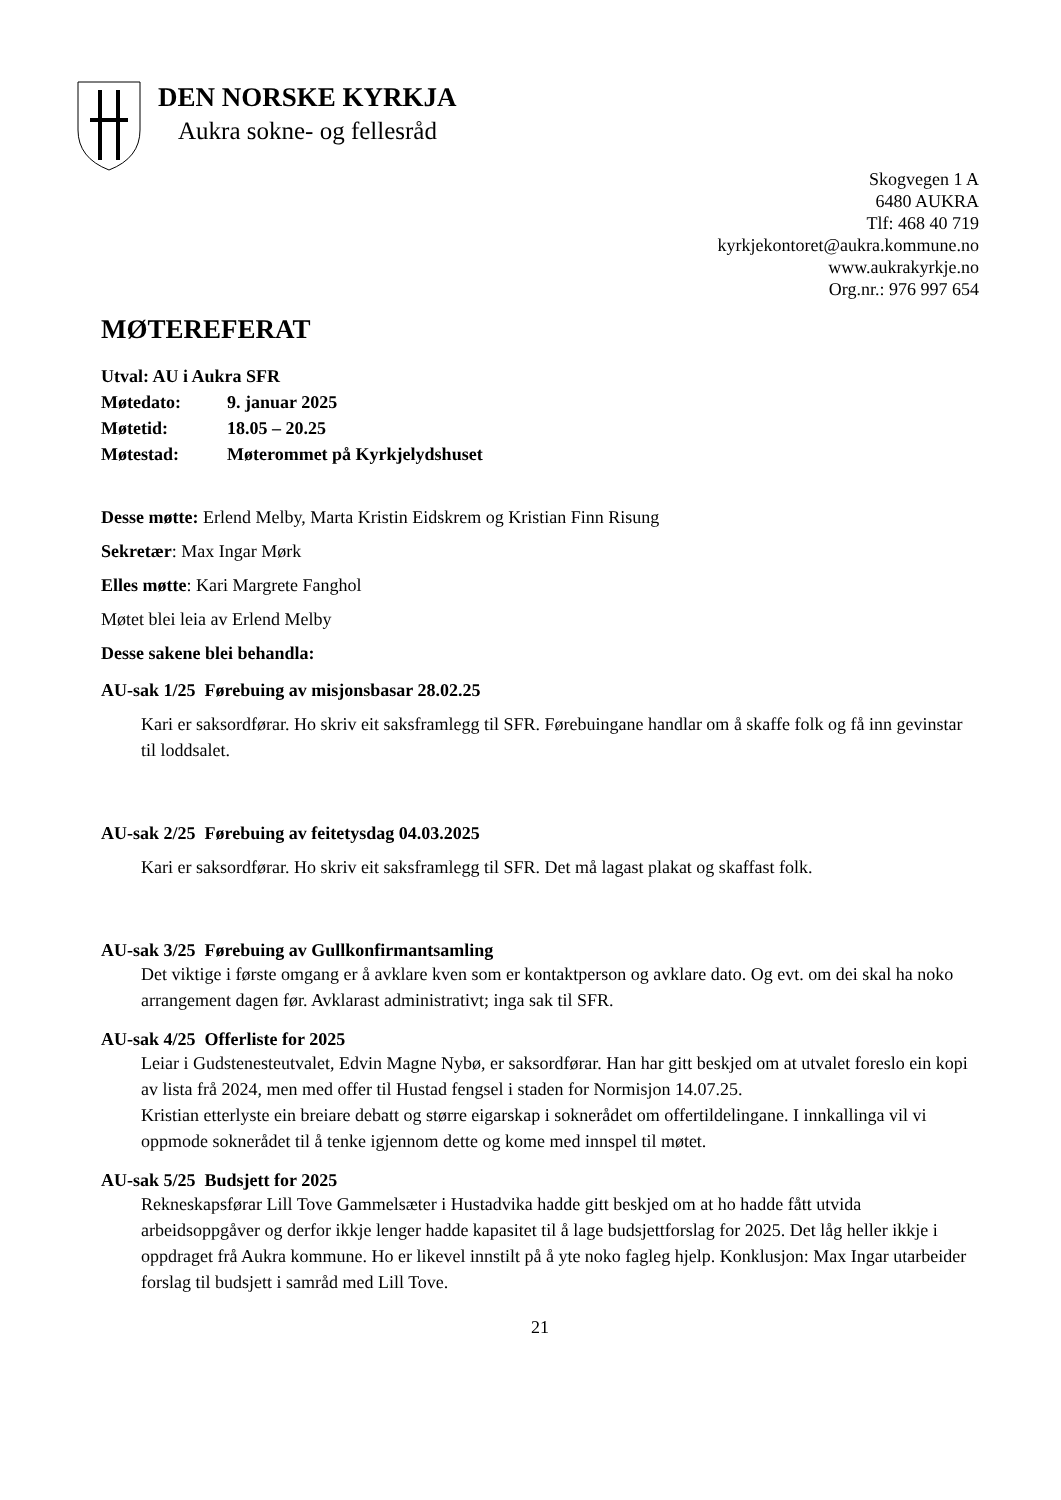DEN NORSKE KYRKJA
Aukra sokne- og fellesråd
Skogvegen 1 A
6480 AUKRA
Tlf: 468 40 719
kyrkjekontoret@aukra.kommune.no
www.aukrakyrkje.no
Org.nr.: 976 997 654
MØTEREFERAT
Utval: AU i Aukra SFR
Møtedato: 9. januar 2025
Møtetid: 18.05 – 20.25
Møtestad: Møterommet på Kyrkjelydshuset
Desse møtte: Erlend Melby, Marta Kristin Eidskrem og Kristian Finn Risung
Sekretær: Max Ingar Mørk
Elles møtte: Kari Margrete Fanghol
Møtet blei leia av Erlend Melby
Desse sakene blei behandla:
AU-sak 1/25 Førebuing av misjonsbasar 28.02.25
Kari er saksordførar. Ho skriv eit saksframlegg til SFR. Førebuingane handlar om å skaffe folk og få inn gevinstar til loddsalet.
AU-sak 2/25 Førebuing av feitetysdag 04.03.2025
Kari er saksordførar. Ho skriv eit saksframlegg til SFR. Det må lagast plakat og skaffast folk.
AU-sak 3/25 Førebuing av Gullkonfirmantsamling
Det viktige i første omgang er å avklare kven som er kontaktperson og avklare dato. Og evt. om dei skal ha noko arrangement dagen før. Avklarast administrativt; inga sak til SFR.
AU-sak 4/25 Offerliste for 2025
Leiar i Gudstenesteutvalet, Edvin Magne Nybø, er saksordførar. Han har gitt beskjed om at utvalet foreslo ein kopi av lista frå 2024, men med offer til Hustad fengsel i staden for Normisjon 14.07.25.
Kristian etterlyste ein breiare debatt og større eigarskap i soknerådet om offertildelingane. I innkallinga vil vi oppmode soknerådet til å tenke igjennom dette og kome med innspel til møtet.
AU-sak 5/25 Budsjett for 2025
Rekneskapsførar Lill Tove Gammelsæter i Hustadvika hadde gitt beskjed om at ho hadde fått utvida arbeidsoppgåver og derfor ikkje lenger hadde kapasitet til å lage budsjettforslag for 2025. Det låg heller ikkje i oppdraget frå Aukra kommune. Ho er likevel innstilt på å yte noko fagleg hjelp. Konklusjon: Max Ingar utarbeider forslag til budsjett i samråd med Lill Tove.
21